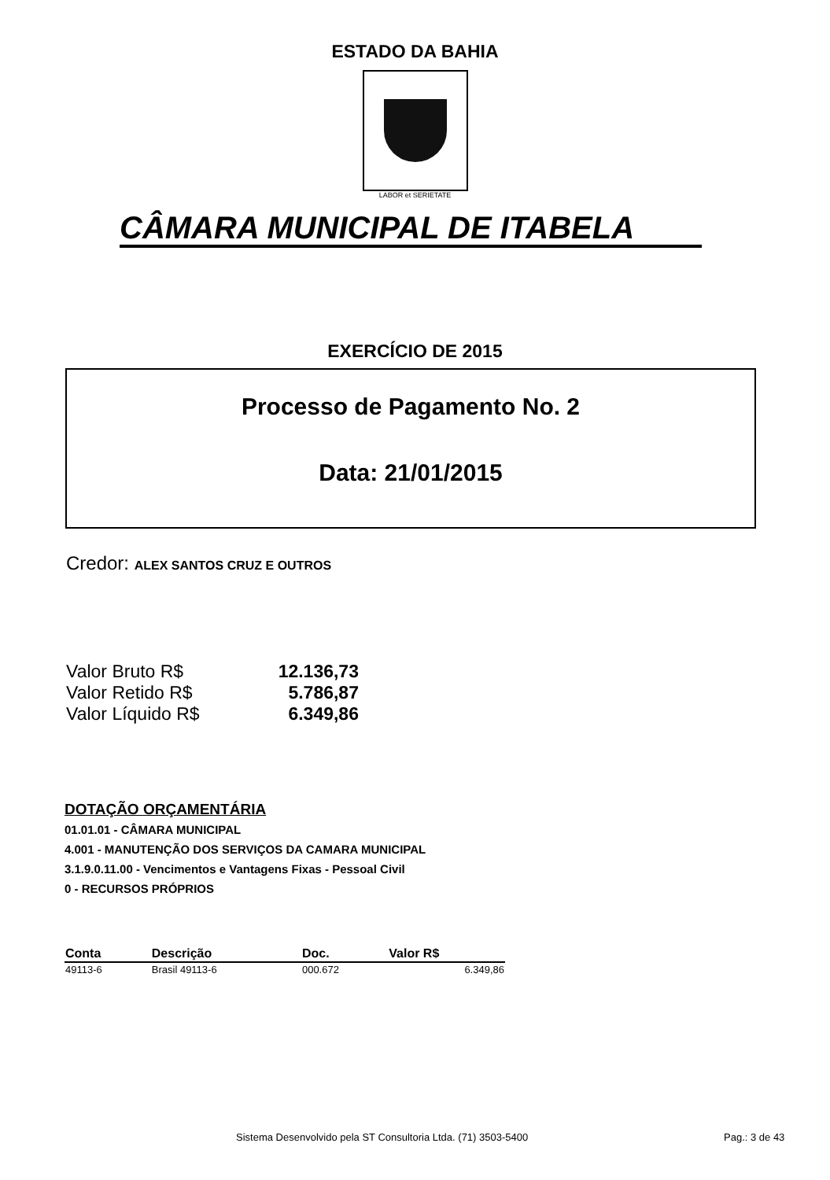ESTADO DA BAHIA
LABOR et SERIETATE
CÂMARA MUNICIPAL DE ITABELA
EXERCÍCIO DE 2015
Processo de Pagamento No. 2
Data: 21/01/2015
Credor: ALEX SANTOS CRUZ E OUTROS
| Valor Bruto R$ | 12.136,73 |
| Valor Retido R$ | 5.786,87 |
| Valor Líquido R$ | 6.349,86 |
DOTAÇÃO ORÇAMENTÁRIA
01.01.01 - CÂMARA MUNICIPAL
4.001 - MANUTENÇÃO DOS SERVIÇOS DA CAMARA MUNICIPAL
3.1.9.0.11.00 - Vencimentos e Vantagens Fixas - Pessoal Civil
0 - RECURSOS PRÓPRIOS
| Conta | Descrição | Doc. | Valor R$ |
| --- | --- | --- | --- |
| 49113-6 | Brasil 49113-6 | 000.672 | 6.349,86 |
Sistema Desenvolvido pela ST Consultoria Ltda. (71) 3503-5400
Pag.: 3 de 43